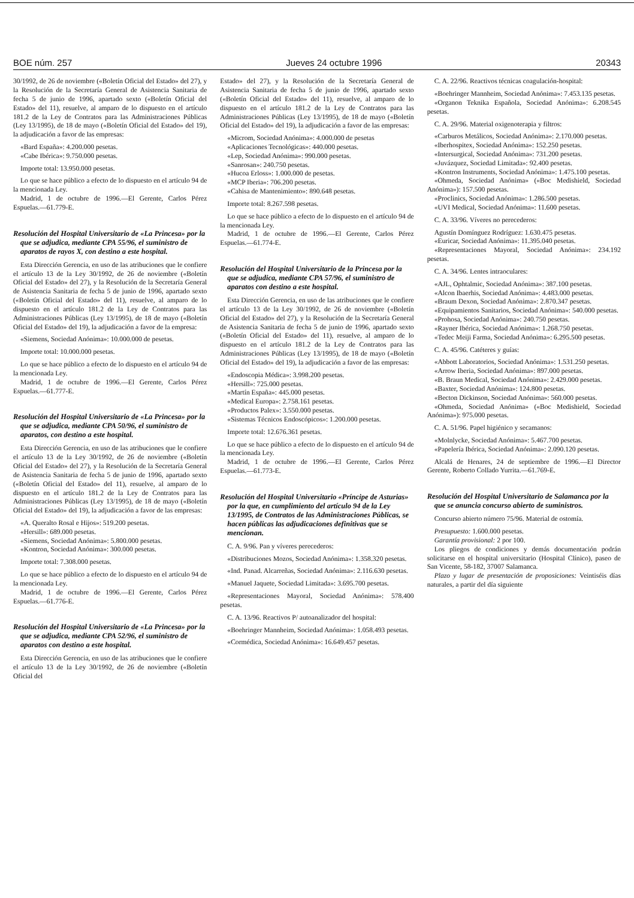BOE núm. 257 Jueves 24 octubre 1996 20343
30/1992, de 26 de noviembre («Boletín Oficial del Estado» del 27), y la Resolución de la Secretaría General de Asistencia Sanitaria de fecha 5 de junio de 1996, apartado sexto («Boletín Oficial del Estado» del 11), resuelve, al amparo de lo dispuesto en el artículo 181.2 de la Ley de Contratos para las Administraciones Públicas (Ley 13/1995), de 18 de mayo («Boletín Oficial del Estado» del 19), la adjudicación a favor de las empresas:
«Bard España»: 4.200.000 pesetas.
«Cabe Ibérica»: 9.750.000 pesetas.
Importe total: 13.950.000 pesetas.
Lo que se hace público a efecto de lo dispuesto en el artículo 94 de la mencionada Ley.
Madrid, 1 de octubre de 1996.—El Gerente, Carlos Pérez Espuelas.—61.779-E.
Resolución del Hospital Universitario de «La Princesa» por la que se adjudica, mediante CPA 55/96, el suministro de aparatos de rayos X, con destino a este hospital.
Esta Dirección Gerencia, en uso de las atribuciones que le confiere el artículo 13 de la Ley 30/1992, de 26 de noviembre («Boletín Oficial del Estado» del 27), y la Resolución de la Secretaría General de Asistencia Sanitaria de fecha 5 de junio de 1996, apartado sexto («Boletín Oficial del Estado» del 11), resuelve, al amparo de lo dispuesto en el artículo 181.2 de la Ley de Contratos para las Administraciones Públicas (Ley 13/1995), de 18 de mayo («Boletín Oficial del Estado» del 19), la adjudicación a favor de la empresa:
«Siemens, Sociedad Anónima»: 10.000.000 de pesetas.
Importe total: 10.000.000 pesetas.
Lo que se hace público a efecto de lo dispuesto en el artículo 94 de la mencionada Ley.
Madrid, 1 de octubre de 1996.—El Gerente, Carlos Pérez Espuelas.—61.777-E.
Resolución del Hospital Universitario de «La Princesa» por la que se adjudica, mediante CPA 50/96, el suministro de aparatos, con destino a este hospital.
Esta Dirección Gerencia, en uso de las atribuciones que le confiere el artículo 13 de la Ley 30/1992, de 26 de noviembre («Boletín Oficial del Estado» del 27), y la Resolución de la Secretaría General de Asistencia Sanitaria de fecha 5 de junio de 1996, apartado sexto («Boletín Oficial del Estado» del 11), resuelve, al amparo de lo dispuesto en el artículo 181.2 de la Ley de Contratos para las Administraciones Públicas (Ley 13/1995), de 18 de mayo («Boletín Oficial del Estado» del 19), la adjudicación a favor de las empresas:
«A. Queralto Rosal e Hijos»: 519.200 pesetas.
«Hersill»: 689.000 pesetas.
«Siemens, Sociedad Anónima»: 5.800.000 pesetas.
«Kontron, Sociedad Anónima»: 300.000 pesetas.
Importe total: 7.308.000 pesetas.
Lo que se hace público a efecto de lo dispuesto en el artículo 94 de la mencionada Ley.
Madrid, 1 de octubre de 1996.—El Gerente, Carlos Pérez Espuelas.—61.776-E.
Resolución del Hospital Universitario de «La Princesa» por la que se adjudica, mediante CPA 52/96, el suministro de aparatos con destino a este hospital.
Esta Dirección Gerencia, en uso de las atribuciones que le confiere el artículo 13 de la Ley 30/1992, de 26 de noviembre («Boletín Oficial del
Estado» del 27), y la Resolución de la Secretaría General de Asistencia Sanitaria de fecha 5 de junio de 1996, apartado sexto («Boletín Oficial del Estado» del 11), resuelve, al amparo de lo dispuesto en el artículo 181.2 de la Ley de Contratos para las Administraciones Públicas (Ley 13/1995), de 18 de mayo («Boletín Oficial del Estado» del 19), la adjudicación a favor de las empresas:
«Microm, Sociedad Anónima»: 4.000.000 de pesetas
«Aplicaciones Tecnológicas»: 440.000 pesetas.
«Lep, Sociedad Anónima»: 990.000 pesetas.
«Sanrosan»: 240.750 pesetas.
«Hucoa Erloss»: 1.000.000 de pesetas.
«MCP Iberia»: 706.200 pesetas.
«Cahisa de Mantenimiento»: 890.648 pesetas.
Importe total: 8.267.598 pesetas.
Lo que se hace público a efecto de lo dispuesto en el artículo 94 de la mencionada Ley.
Madrid, 1 de octubre de 1996.—El Gerente, Carlos Pérez Espuelas.—61.774-E.
Resolución del Hospital Universitario de la Princesa por la que se adjudica, mediante CPA 57/96, el suministro de aparatos con destino a este hospital.
Esta Dirección Gerencia, en uso de las atribuciones que le confiere el artículo 13 de la Ley 30/1992, de 26 de noviembre («Boletín Oficial del Estado» del 27), y la Resolución de la Secretaría General de Asistencia Sanitaria de fecha 5 de junio de 1996, apartado sexto («Boletín Oficial del Estado» del 11), resuelve, al amparo de lo dispuesto en el artículo 181.2 de la Ley de Contratos para las Administraciones Públicas (Ley 13/1995), de 18 de mayo («Boletín Oficial del Estado» del 19), la adjudicación a favor de las empresas:
«Endoscopia Médica»: 3.998.200 pesetas.
«Hersill»: 725.000 pesetas.
«Martín España»: 445.000 pesetas.
«Medical Europa»: 2.758.161 pesetas.
«Productos Palex»: 3.550.000 pesetas.
«Sistemas Técnicos Endoscópicos»: 1.200.000 pesetas.
Importe total: 12.676.361 pesetas.
Lo que se hace público a efecto de lo dispuesto en el artículo 94 de la mencionada Ley.
Madrid, 1 de octubre de 1996.—El Gerente, Carlos Pérez Espuelas.—61.773-E.
Resolución del Hospital Universitario «Príncipe de Asturias» por la que, en cumplimiento del artículo 94 de la Ley 13/1995, de Contratos de las Administraciones Públicas, se hacen públicas las adjudicaciones definitivas que se mencionan.
C. A. 9/96. Pan y víveres perecederos:
«Distribuciones Mozos, Sociedad Anónima»: 1.358.320 pesetas.
«Ind. Panad. Alcarreñas, Sociedad Anónima»: 2.116.630 pesetas.
«Manuel Jaquete, Sociedad Limitada»: 3.695.700 pesetas.
«Representaciones Mayoral, Sociedad Anónima»: 578.400 pesetas.
C. A. 13/96. Reactivos P/ autoanalizador del hospital:
«Boehringer Mannheim, Sociedad Anónima»: 1.058.493 pesetas.
«Cormédica, Sociedad Anónima»: 16.649.457 pesetas.
C. A. 22/96. Reactivos técnicas coagulación-hospital:
«Boehringer Mannheim, Sociedad Anónima»: 7.453.135 pesetas.
«Organon Teknika Española, Sociedad Anónima»: 6.208.545 pesetas.
C. A. 29/96. Material oxigenoterapia y filtros:
«Carburos Metálicos, Sociedad Anónima»: 2.170.000 pesetas.
«Iberhospitex, Sociedad Anónima»: 152.250 pesetas.
«Intersurgical, Sociedad Anónima»: 731.200 pesetas.
«Juvázquez, Sociedad Limitada»: 92.400 pesetas.
«Kontron Instruments, Sociedad Anónima»: 1.475.100 pesetas.
«Ohmeda, Sociedad Anónima» («Boc Medishield, Sociedad Anónima»): 157.500 pesetas.
«Proclinics, Sociedad Anónima»: 1.286.500 pesetas.
«UVI Medical, Sociedad Anónima»: 11.600 pesetas.
C. A. 33/96. Víveres no perecederos:
Agustín Domínguez Rodríguez: 1.630.475 pesetas.
«Euricar, Sociedad Anónima»: 11.395.040 pesetas.
«Representaciones Mayoral, Sociedad Anónima»: 234.192 pesetas.
C. A. 34/96. Lentes intraoculares:
«AJL, Ophtalmic, Sociedad Anónima»: 387.100 pesetas.
«Alcon Ibaerhis, Sociedad Anónima»: 4.483.000 pesetas.
«Braum Dexon, Sociedad Anónima»: 2.870.347 pesetas.
«Equipamientos Sanitarios, Sociedad Anónima»: 540.000 pesetas.
«Prohosa, Sociedad Anónima»: 240.750 pesetas.
«Rayner Ibérica, Sociedad Anónima»: 1.268.750 pesetas.
«Tedec Meiji Farma, Sociedad Anónima»: 6.295.500 pesetas.
C. A. 45/96. Catéteres y guías:
«Abbott Laboratorios, Sociedad Anónima»: 1.531.250 pesetas.
«Arrow Iberia, Sociedad Anónima»: 897.000 pesetas.
«B. Braun Medical, Sociedad Anónima»: 2.429.000 pesetas.
«Baxter, Sociedad Anónima»: 124.800 pesetas.
«Becton Dickinson, Sociedad Anónima»: 560.000 pesetas.
«Ohmeda, Sociedad Anónima» («Boc Medishield, Sociedad Anónima»): 975.000 pesetas.
C. A. 51/96. Papel higiénico y secamanos:
«Molnlycke, Sociedad Anónima»: 5.467.700 pesetas.
«Papelería Ibérica, Sociedad Anónima»: 2.090.120 pesetas.
Alcalá de Henares, 24 de septiembre de 1996.—El Director Gerente, Roberto Collado Yurrita.—61.769-E.
Resolución del Hospital Universitario de Salamanca por la que se anuncia concurso abierto de suministros.
Concurso abierto número 75/96. Material de ostomía.
Presupuesto: 1.600.000 pesetas.
Garantía provisional: 2 por 100.
Los pliegos de condiciones y demás documentación podrán solicitarse en el hospital universitario (Hospital Clínico), paseo de San Vicente, 58-182, 37007 Salamanca.
Plazo y lugar de presentación de proposiciones: Veintiséis días naturales, a partir del día siguiente